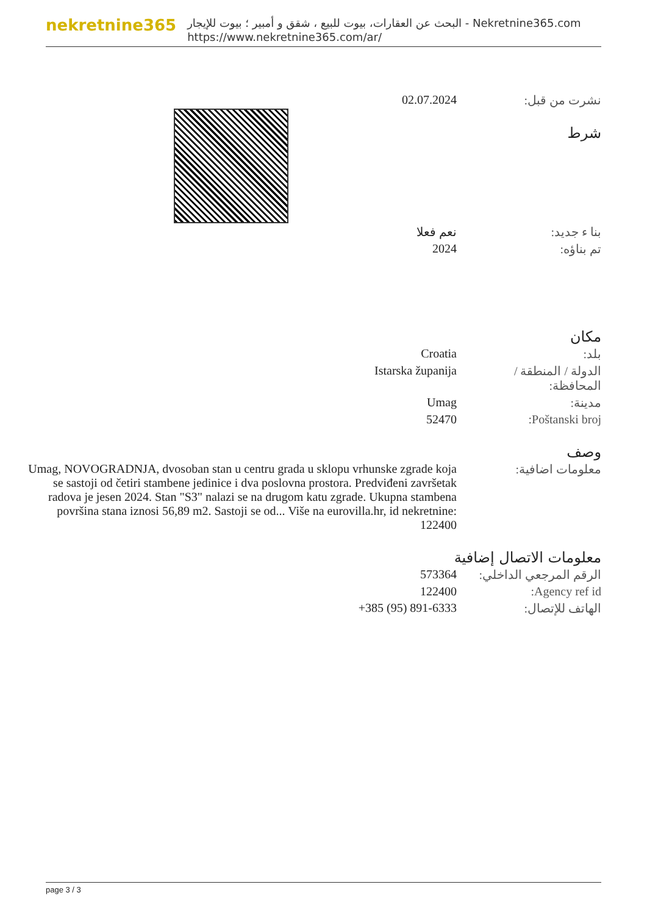nekretnine365
البحث عن العقارات، بيوت للبيع ، شقق و أمبير ؛ بيوت للإيجار - Nekretnine365.com
https://www.nekretnine365.com/ar/
| 02.07.2024 | نشرت من قبل: |
شرط
| نعم فعلا | بنا ء جديد: |
| 2024 | تم بناؤه: |
مكان
| Croatia | بلد: |
| Istarska županija | الدولة / المنطقة / المحافظة: |
| Umag | مدينة: |
| 52470 | Poštanski broj: |
وصف
| Umag, NOVOGRADNJA, dvosoban stan u centru grada u sklopu vrhunske zgrade koja se sastoji od četiri stambene jedinice i dva poslovna prostora. Predviđeni završetak radova je jesen 2024. Stan "S3" nalazi se na drugom katu zgrade. Ukupna stambena površina stana iznosi 56,89 m2. Sastoji se od... Više na eurovilla.hr, id nekretnine: 122400 | معلومات اضافية: |
معلومات الاتصال إضافية
| 573364 | الرقم المرجعي الداخلي: |
| 122400 | Agency ref id: |
| +385 (95) 891-6333 | الهاتف للإتصال: |
page 3 / 3